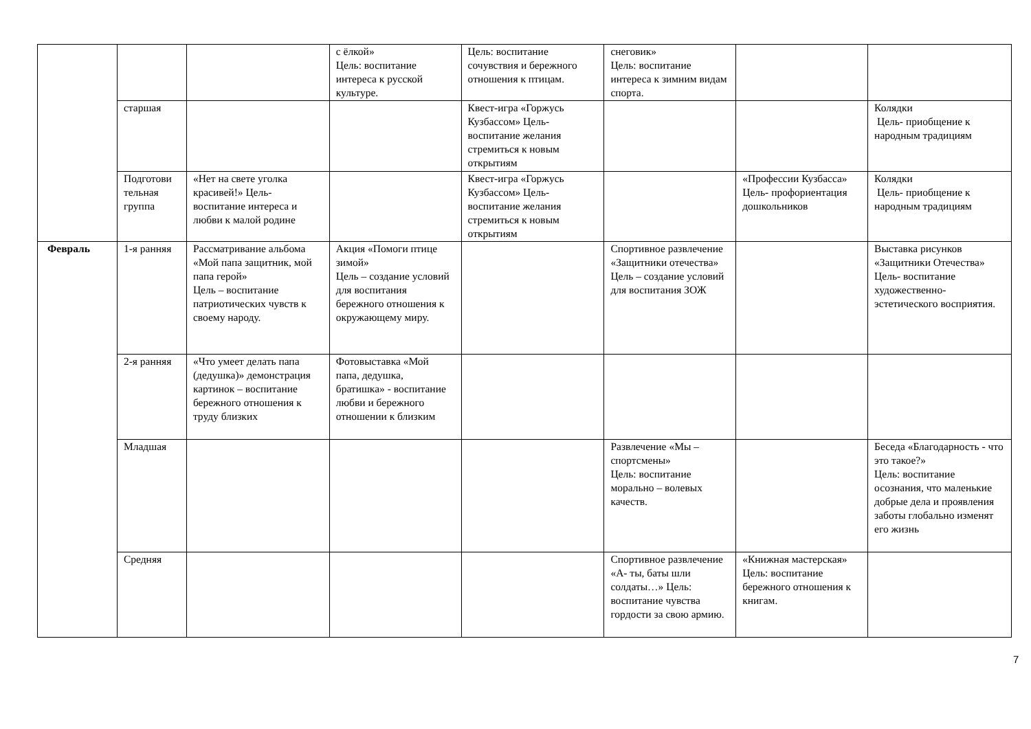| | | | с ёлкой» Цель: воспитание интереса к русской культуре. | Цель: воспитание сочувствия и бережного отношения к птицам. | снеговик» Цель: воспитание интереса к зимним видам спорта. | | |
| | старшая | | | Квест-игра «Горжусь Кузбассом» Цель- воспитание желания стремиться к новым открытиям | | | Колядки Цель- приобщение к народным традициям |
| | Подготови тельная группа | «Нет на свете уголка красивей!» Цель- воспитание интереса и любви к малой родине | | Квест-игра «Горжусь Кузбассом» Цель- воспитание желания стремиться к новым открытиям | | «Профессии Кузбасса» Цель- профориентация дошкольников | Колядки Цель- приобщение к народным традициям |
| Февраль | 1-я ранняя | Рассматривание альбома «Мой папа защитник, мой папа герой» Цель – воспитание патриотических чувств к своему народу. | Акция «Помоги птице зимой» Цель – создание условий для воспитания бережного отношения к окружающему миру. | | Спортивное развлечение «Защитники отечества» Цель – создание условий для воспитания ЗОЖ | | Выставка рисунков «Защитники Отечества» Цель- воспитание художественно-эстетического восприятия. |
| | 2-я ранняя | «Что умеет делать папа (дедушка)» демонстрация картинок – воспитание бережного отношения к труду близких | Фотовыставка «Мой папа, дедушка, братишка» - воспитание любви и бережного отношении к близким | | | | |
| | Младшая | | | | Развлечение «Мы – спортсмены» Цель: воспитание морально – волевых качеств. | | Беседа «Благодарность - что это такое?» Цель: воспитание осознания, что маленькие добрые дела и проявления заботы глобально изменят его жизнь |
| | Средняя | | | | Спортивное развлечение «А- ты, баты шли солдаты…» Цель: воспитание чувства гордости за свою армию. | «Книжная мастерская» Цель: воспитание бережного отношения к книгам. | |
7